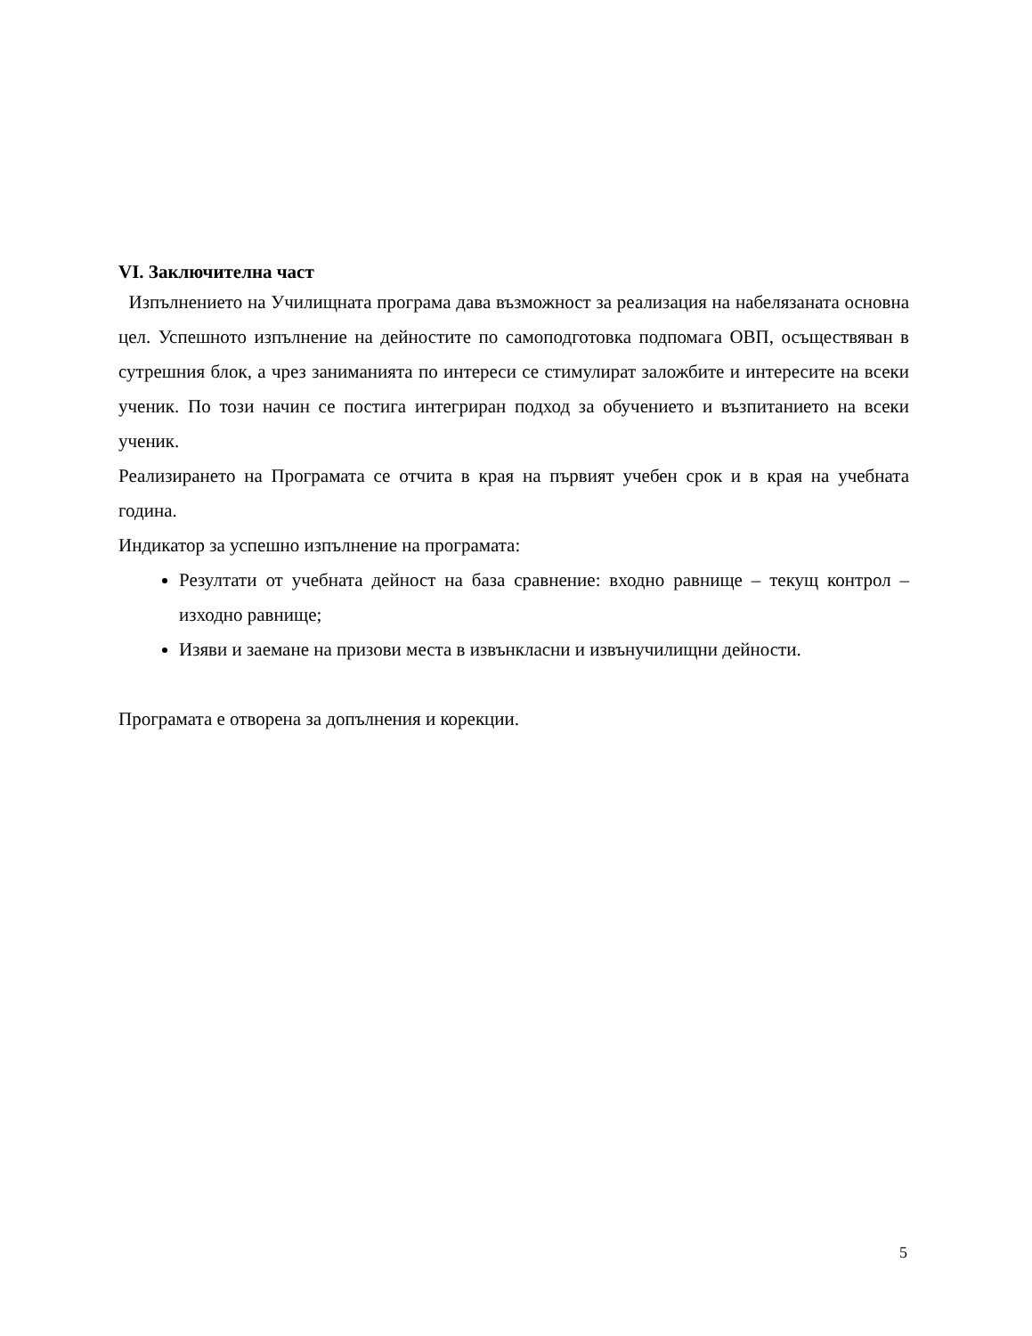VI. Заключителна част
Изпълнението на Училищната програма дава възможност за реализация на набелязаната основна цел. Успешното изпълнение на дейностите по самоподготовка подпомага ОВП, осъществяван в сутрешния блок, а чрез заниманията по интереси се стимулират заложбите и интересите на всеки ученик. По този начин се постига интегриран подход за обучението и възпитанието на всеки ученик.
Реализирането на Програмата се отчита в края на първият учебен срок и в края на учебната година.
Индикатор за успешно изпълнение на програмата:
Резултати от учебната дейност на база сравнение: входно равнище – текущ контрол – изходно равнище;
Изяви и заемане на призови места в извънкласни и извънучилищни дейности.
Програмата е отворена за допълнения и корекции.
5